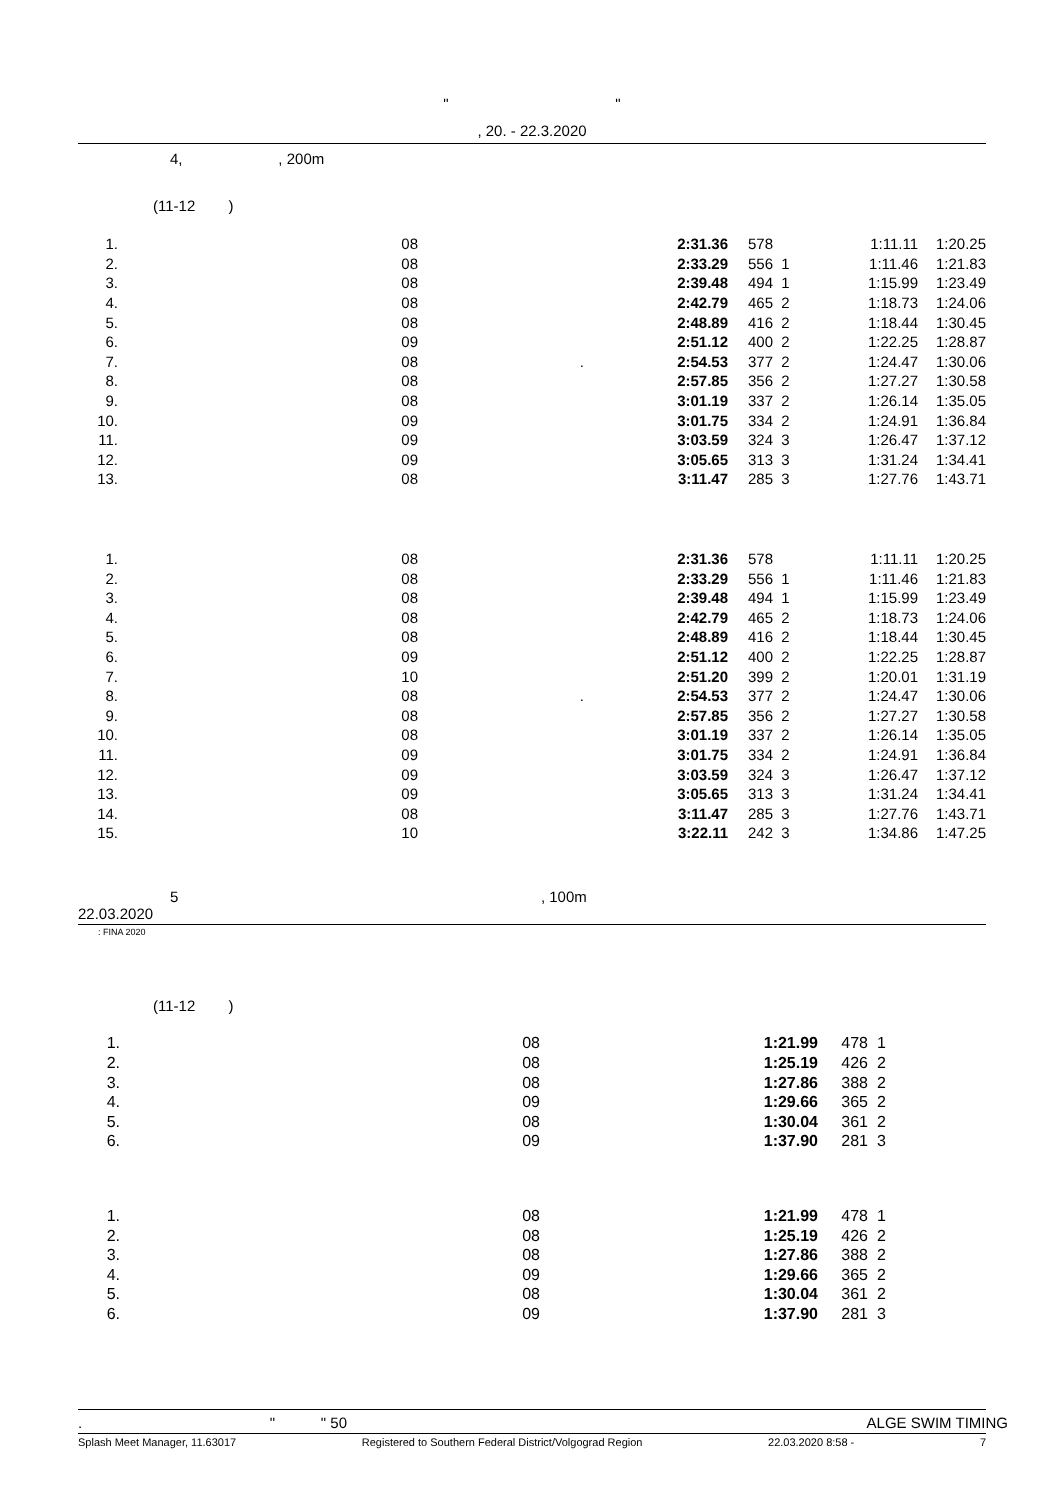" "
, 20. - 22.3.2020
4, , 200m
(11-12 )
| 1. | 08 | | 2:31.36 | 578 | | 1:11.11 | 1:20.25 |
| 2. | 08 | | 2:33.29 | 556 | 1 | 1:11.46 | 1:21.83 |
| 3. | 08 | | 2:39.48 | 494 | 1 | 1:15.99 | 1:23.49 |
| 4. | 08 | | 2:42.79 | 465 | 2 | 1:18.73 | 1:24.06 |
| 5. | 08 | | 2:48.89 | 416 | 2 | 1:18.44 | 1:30.45 |
| 6. | 09 | | 2:51.12 | 400 | 2 | 1:22.25 | 1:28.87 |
| 7. | 08 | . | 2:54.53 | 377 | 2 | 1:24.47 | 1:30.06 |
| 8. | 08 | | 2:57.85 | 356 | 2 | 1:27.27 | 1:30.58 |
| 9. | 08 | | 3:01.19 | 337 | 2 | 1:26.14 | 1:35.05 |
| 10. | 09 | | 3:01.75 | 334 | 2 | 1:24.91 | 1:36.84 |
| 11. | 09 | | 3:03.59 | 324 | 3 | 1:26.47 | 1:37.12 |
| 12. | 09 | | 3:05.65 | 313 | 3 | 1:31.24 | 1:34.41 |
| 13. | 08 | | 3:11.47 | 285 | 3 | 1:27.76 | 1:43.71 |
| 1. | 08 | | 2:31.36 | 578 | | 1:11.11 | 1:20.25 |
| 2. | 08 | | 2:33.29 | 556 | 1 | 1:11.46 | 1:21.83 |
| 3. | 08 | | 2:39.48 | 494 | 1 | 1:15.99 | 1:23.49 |
| 4. | 08 | | 2:42.79 | 465 | 2 | 1:18.73 | 1:24.06 |
| 5. | 08 | | 2:48.89 | 416 | 2 | 1:18.44 | 1:30.45 |
| 6. | 09 | | 2:51.12 | 400 | 2 | 1:22.25 | 1:28.87 |
| 7. | 10 | | 2:51.20 | 399 | 2 | 1:20.01 | 1:31.19 |
| 8. | 08 | . | 2:54.53 | 377 | 2 | 1:24.47 | 1:30.06 |
| 9. | 08 | | 2:57.85 | 356 | 2 | 1:27.27 | 1:30.58 |
| 10. | 08 | | 3:01.19 | 337 | 2 | 1:26.14 | 1:35.05 |
| 11. | 09 | | 3:01.75 | 334 | 2 | 1:24.91 | 1:36.84 |
| 12. | 09 | | 3:03.59 | 324 | 3 | 1:26.47 | 1:37.12 |
| 13. | 09 | | 3:05.65 | 313 | 3 | 1:31.24 | 1:34.41 |
| 14. | 08 | | 3:11.47 | 285 | 3 | 1:27.76 | 1:43.71 |
| 15. | 10 | | 3:22.11 | 242 | 3 | 1:34.86 | 1:47.25 |
5 , 100m
22.03.2020
: FINA 2020
(11-12 )
| 1. | 08 | 1:21.99 | 478 | 1 |
| 2. | 08 | 1:25.19 | 426 | 2 |
| 3. | 08 | 1:27.86 | 388 | 2 |
| 4. | 09 | 1:29.66 | 365 | 2 |
| 5. | 08 | 1:30.04 | 361 | 2 |
| 6. | 09 | 1:37.90 | 281 | 3 |
| 1. | 08 | 1:21.99 | 478 | 1 |
| 2. | 08 | 1:25.19 | 426 | 2 |
| 3. | 08 | 1:27.86 | 388 | 2 |
| 4. | 09 | 1:29.66 | 365 | 2 |
| 5. | 08 | 1:30.04 | 361 | 2 |
| 6. | 09 | 1:37.90 | 281 | 3 |
. " " 50 ALGE SWIM TIMING
Splash Meet Manager, 11.63017 Registered to Southern Federal District/Volgograd Region 22.03.2020 8:58 - 7